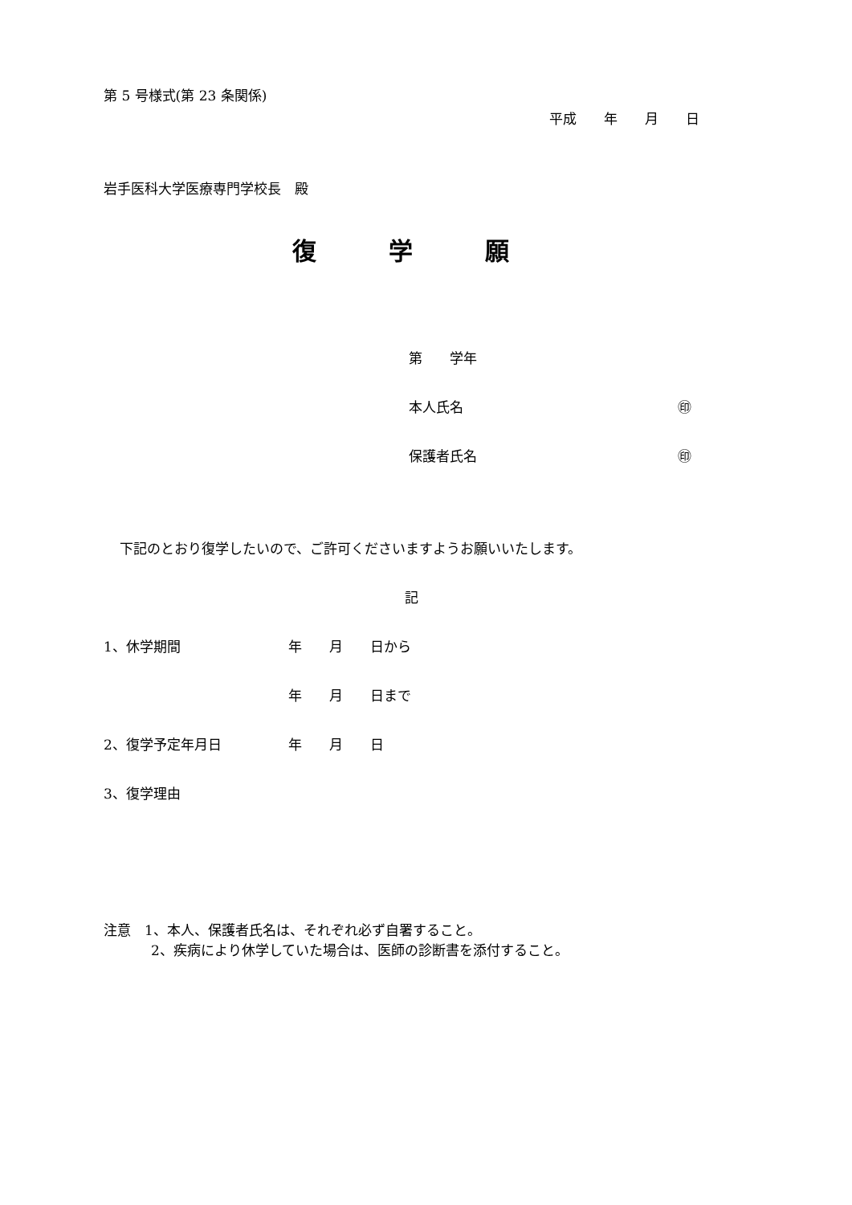第 5 号様式(第 23 条関係)
平成　　年　　月　　日
岩手医科大学医療専門学校長　殿
復　　　学　　　願
第　　学年
本人氏名 ㊞
保護者氏名 ㊞
下記のとおり復学したいので、ご許可くださいますようお願いいたします。
記
1、休学期間 年　　月　　日から
年　　月　　日まで
2、復学予定年月日 年　　月　　日
3、復学理由
注意　1、本人、保護者氏名は、それぞれ必ず自署すること。
2、疾病により休学していた場合は、医師の診断書を添付すること。